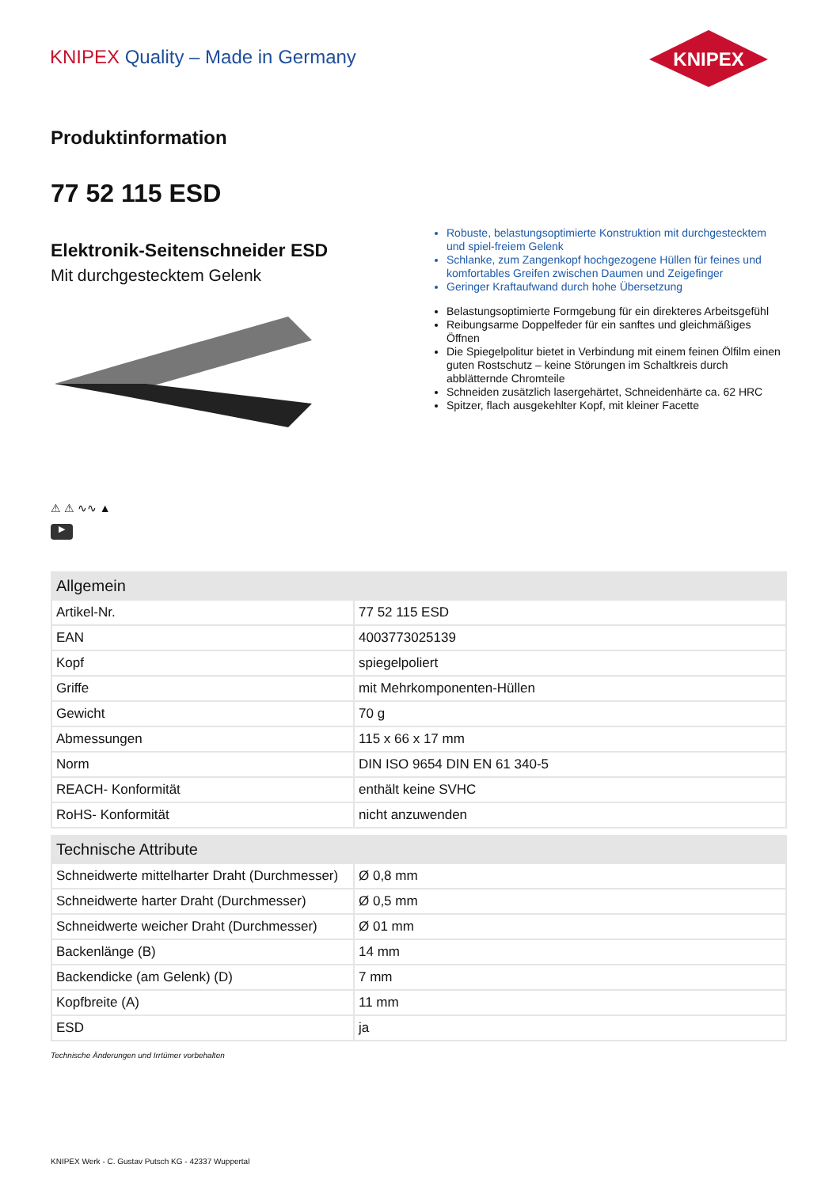KNIPEX Quality – Made in Germany
KNIPEX
Produktinformation
77 52 115 ESD
Elektronik-Seitenschneider ESD
Mit durchgestecktem Gelenk
⚠ ⚠ ∿∿ ▲
▶
Robuste, belastungsoptimierte Konstruktion mit durchgestecktem und spiel-freiem Gelenk
Schlanke, zum Zangenkopf hochgezogene Hüllen für feines und komfortables Greifen zwischen Daumen und Zeigefinger
Geringer Kraftaufwand durch hohe Übersetzung
Belastungsoptimierte Formgebung für ein direkteres Arbeitsgefühl
Reibungsarme Doppelfeder für ein sanftes und gleichmäßiges Öffnen
Die Spiegelpolitur bietet in Verbindung mit einem feinen Ölfilm einen guten Rostschutz – keine Störungen im Schaltkreis durch abblätternde Chromteile
Schneiden zusätzlich lasergehärtet, Schneidenhärte ca. 62 HRC
Spitzer, flach ausgekehlter Kopf, mit kleiner Facette
| Allgemein | |
| --- | --- |
| Artikel-Nr. | 77 52 115 ESD |
| EAN | 4003773025139 |
| Kopf | spiegelpoliert |
| Griffe | mit Mehrkomponenten-Hüllen |
| Gewicht | 70 g |
| Abmessungen | 115 x 66 x 17 mm |
| Norm | DIN ISO 9654 DIN EN 61 340-5 |
| REACH- Konformität | enthält keine SVHC |
| RoHS- Konformität | nicht anzuwenden |
| Technische Attribute | |
| --- | --- |
| Schneidwerte mittelharter Draht (Durchmesser) | Ø 0,8 mm |
| Schneidwerte harter Draht (Durchmesser) | Ø 0,5 mm |
| Schneidwerte weicher Draht (Durchmesser) | Ø 01 mm |
| Backenlänge (B) | 14 mm |
| Backendicke (am Gelenk) (D) | 7 mm |
| Kopfbreite (A) | 11 mm |
| ESD | ja |
Technische Änderungen und Irrtümer vorbehalten
KNIPEX Werk - C. Gustav Putsch KG - 42337 Wuppertal